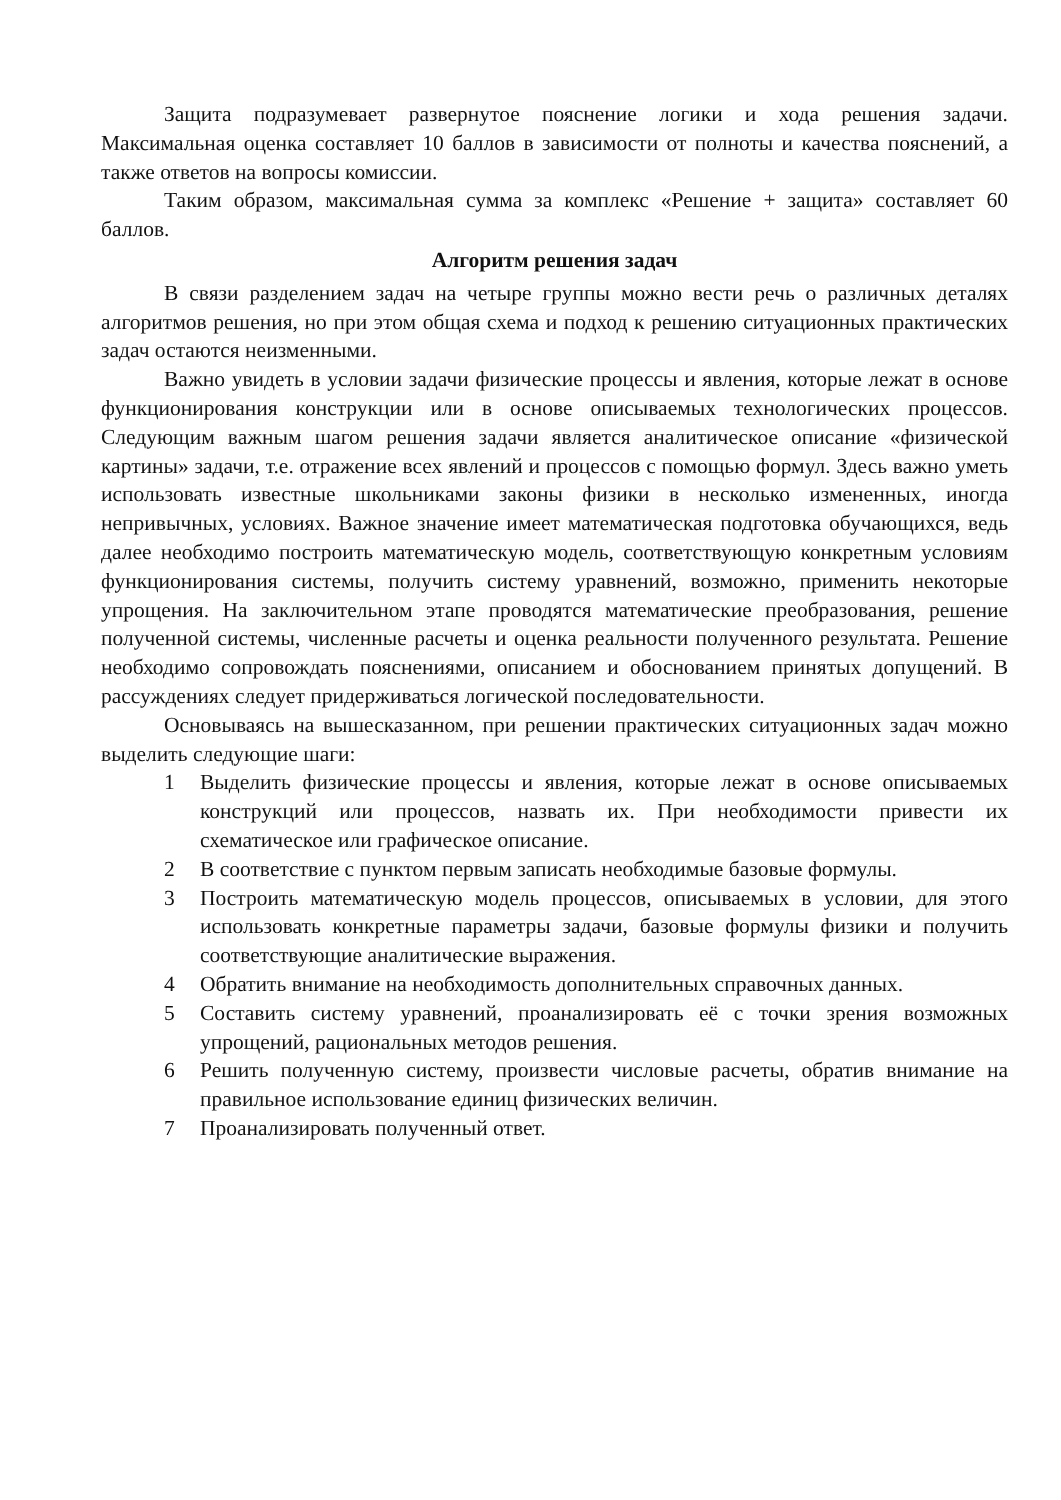Защита подразумевает развернутое пояснение логики и хода решения задачи. Максимальная оценка составляет 10 баллов в зависимости от полноты и качества пояснений, а также ответов на вопросы комиссии.
Таким образом, максимальная сумма за комплекс «Решение + защита» составляет 60 баллов.
Алгоритм решения задач
В связи разделением задач на четыре группы можно вести речь о различных деталях алгоритмов решения, но при этом общая схема и подход к решению ситуационных практических задач остаются неизменными.
Важно увидеть в условии задачи физические процессы и явления, которые лежат в основе функционирования конструкции или в основе описываемых технологических процессов. Следующим важным шагом решения задачи является аналитическое описание «физической картины» задачи, т.е. отражение всех явлений и процессов с помощью формул. Здесь важно уметь использовать известные школьниками законы физики в несколько измененных, иногда непривычных, условиях. Важное значение имеет математическая подготовка обучающихся, ведь далее необходимо построить математическую модель, соответствующую конкретным условиям функционирования системы, получить систему уравнений, возможно, применить некоторые упрощения. На заключительном этапе проводятся математические преобразования, решение полученной системы, численные расчеты и оценка реальности полученного результата. Решение необходимо сопровождать пояснениями, описанием и обоснованием принятых допущений. В рассуждениях следует придерживаться логической последовательности.
Основываясь на вышесказанном, при решении практических ситуационных задач можно выделить следующие шаги:
1 Выделить физические процессы и явления, которые лежат в основе описываемых конструкций или процессов, назвать их. При необходимости привести их схематическое или графическое описание.
2 В соответствие с пунктом первым записать необходимые базовые формулы.
3 Построить математическую модель процессов, описываемых в условии, для этого использовать конкретные параметры задачи, базовые формулы физики и получить соответствующие аналитические выражения.
4 Обратить внимание на необходимость дополнительных справочных данных.
5 Составить систему уравнений, проанализировать её с точки зрения возможных упрощений, рациональных методов решения.
6 Решить полученную систему, произвести числовые расчеты, обратив внимание на правильное использование единиц физических величин.
7 Проанализировать полученный ответ.